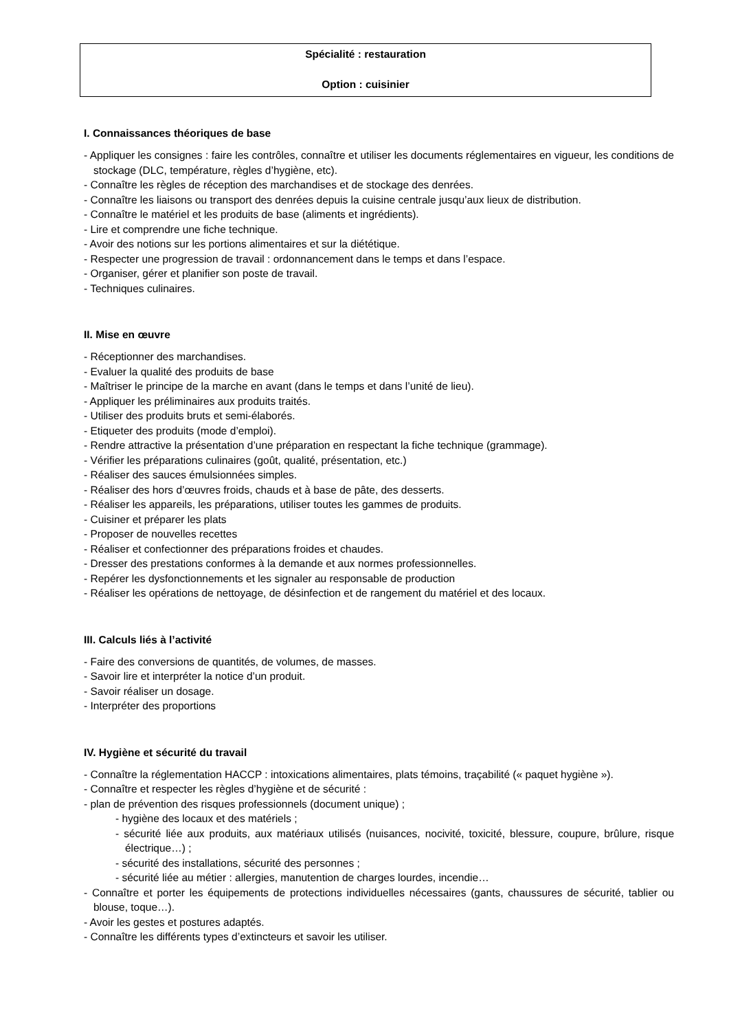Spécialité : restauration
Option : cuisinier
I. Connaissances théoriques de base
- Appliquer les consignes : faire les contrôles, connaître et utiliser les documents réglementaires en vigueur, les conditions de stockage (DLC, température, règles d’hygiène, etc).
- Connaître les règles de réception des marchandises et de stockage des denrées.
- Connaître les liaisons ou transport des denrées depuis la cuisine centrale jusqu’aux lieux de distribution.
- Connaître le matériel et les produits de base (aliments et ingrédients).
- Lire et comprendre une fiche technique.
- Avoir des notions sur les portions alimentaires et sur la diététique.
- Respecter une progression de travail : ordonnancement dans le temps et dans l’espace.
- Organiser, gérer et planifier son poste de travail.
- Techniques culinaires.
II. Mise en œuvre
- Réceptionner des marchandises.
- Evaluer la qualité des produits de base
- Maîtriser le principe de la marche en avant (dans le temps et dans l’unité de lieu).
- Appliquer les préliminaires aux produits traités.
- Utiliser des produits bruts et semi-élaborés.
- Etiqueter des produits (mode d’emploi).
- Rendre attractive la présentation d’une préparation en respectant la fiche technique (grammage).
- Vérifier les préparations culinaires (goût, qualité, présentation, etc.)
- Réaliser des sauces émulsionnées simples.
- Réaliser des hors d’œuvres froids, chauds et à base de pâte, des desserts.
- Réaliser les appareils, les préparations, utiliser toutes les gammes de produits.
- Cuisiner et préparer les plats
- Proposer de nouvelles recettes
- Réaliser et confectionner des préparations froides et chaudes.
- Dresser des prestations conformes à la demande et aux normes professionnelles.
- Repérer les dysfonctionnements et les signaler au responsable de production
- Réaliser les opérations de nettoyage, de désinfection et de rangement du matériel et des locaux.
III. Calculs liés à l’activité
- Faire des conversions de quantités, de volumes, de masses.
- Savoir lire et interpréter la notice d’un produit.
- Savoir réaliser un dosage.
- Interpréter des proportions
IV. Hygiène et sécurité du travail
- Connaître la réglementation HACCP : intoxications alimentaires, plats témoins, traçabilité (« paquet hygiène »).
- Connaître et respecter les règles d’hygiène et de sécurité :
- plan de prévention des risques professionnels (document unique) ;
- hygiène des locaux et des matériels ;
- sécurité liée aux produits, aux matériaux utilisés (nuisances, nocivité, toxicité, blessure, coupure, brûlure, risque électrique…) ;
- sécurité des installations, sécurité des personnes ;
- sécurité liée au métier : allergies, manutention de charges lourdes, incendie…
- Connaître et porter les équipements de protections individuelles nécessaires (gants, chaussures de sécurité, tablier ou blouse, toque…).
- Avoir les gestes et postures adaptés.
- Connaître les différents types d’extincteurs et savoir les utiliser.